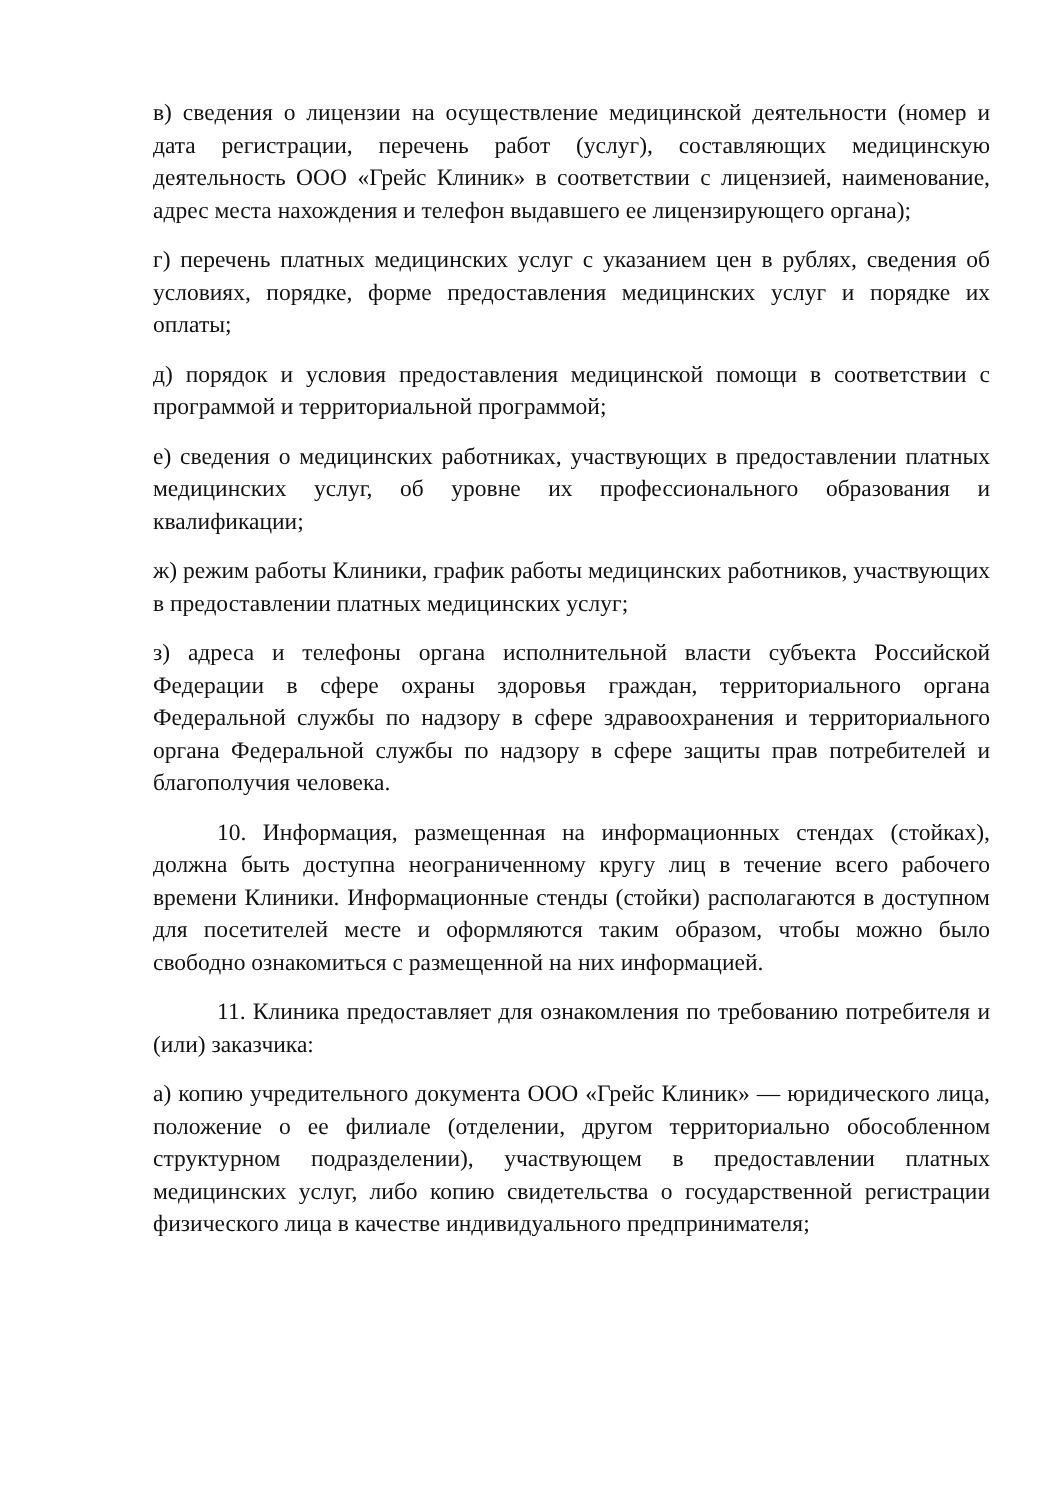в) сведения о лицензии на осуществление медицинской деятельности (номер и дата регистрации, перечень работ (услуг), составляющих медицинскую деятельность ООО «Грейс Клиник» в соответствии с лицензией, наименование, адрес места нахождения и телефон выдавшего ее лицензирующего органа);
г) перечень платных медицинских услуг с указанием цен в рублях, сведения об условиях, порядке, форме предоставления медицинских услуг и порядке их оплаты;
д) порядок и условия предоставления медицинской помощи в соответствии с программой и территориальной программой;
е) сведения о медицинских работниках, участвующих в предоставлении платных медицинских услуг, об уровне их профессионального образования и квалификации;
ж) режим работы Клиники, график работы медицинских работников, участвующих в предоставлении платных медицинских услуг;
з) адреса и телефоны органа исполнительной власти субъекта Российской Федерации в сфере охраны здоровья граждан, территориального органа Федеральной службы по надзору в сфере здравоохранения и территориального органа Федеральной службы по надзору в сфере защиты прав потребителей и благополучия человека.
10. Информация, размещенная на информационных стендах (стойках), должна быть доступна неограниченному кругу лиц в течение всего рабочего времени Клиники. Информационные стенды (стойки) располагаются в доступном для посетителей месте и оформляются таким образом, чтобы можно было свободно ознакомиться с размещенной на них информацией.
11. Клиника предоставляет для ознакомления по требованию потребителя и (или) заказчика:
а) копию учредительного документа ООО «Грейс Клиник» — юридического лица, положение о ее филиале (отделении, другом территориально обособленном структурном подразделении), участвующем в предоставлении платных медицинских услуг, либо копию свидетельства о государственной регистрации физического лица в качестве индивидуального предпринимателя;